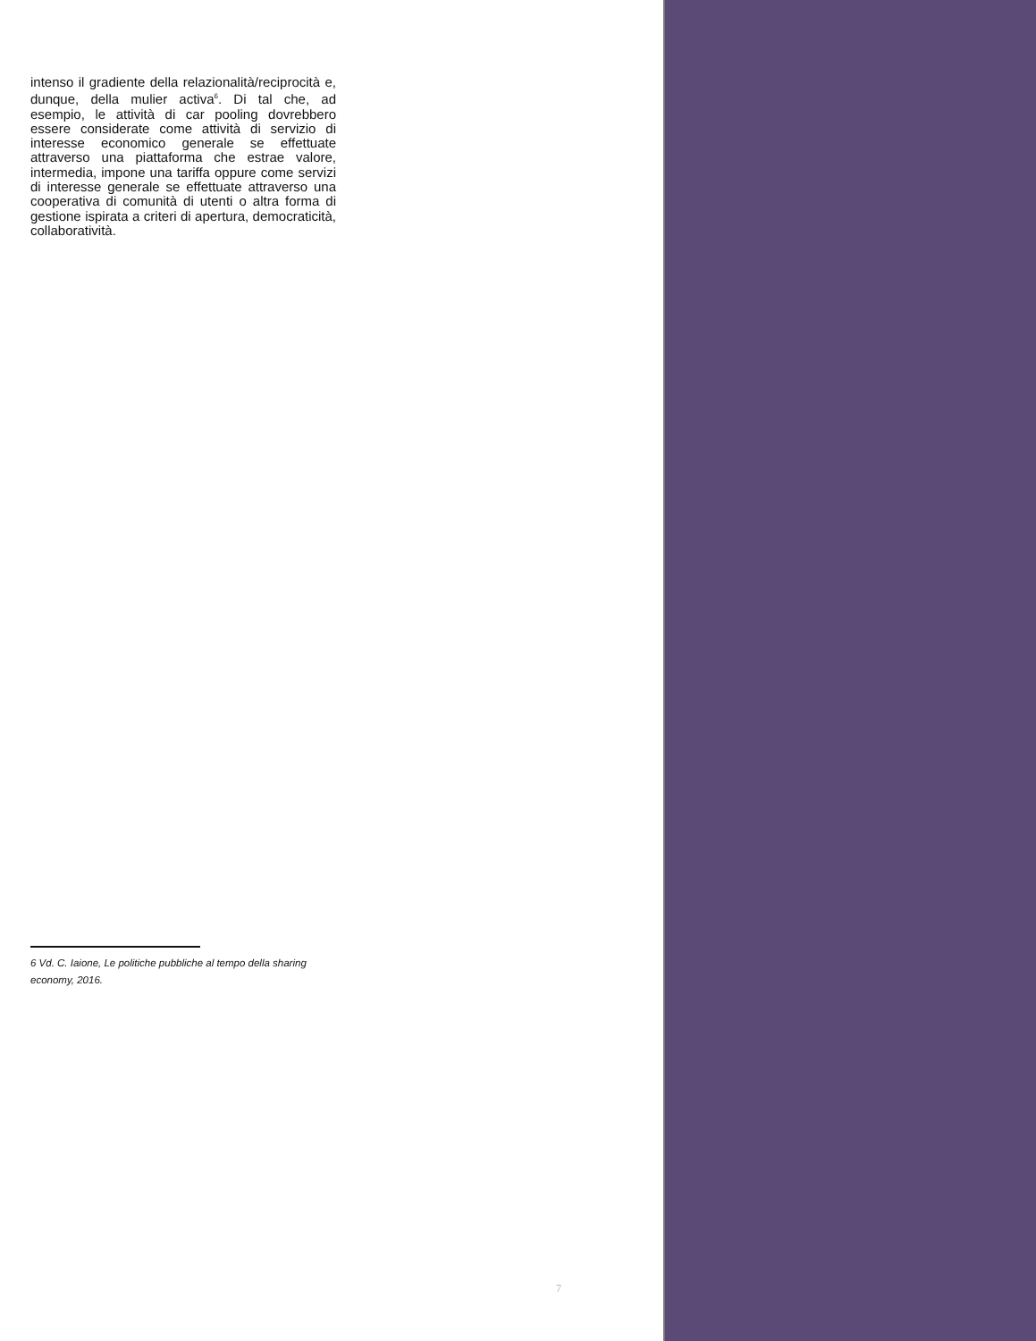intenso il gradiente della relazionalità/reciprocità e, dunque, della mulier activa<sup>6</sup>. Di tal che, ad esempio, le attività di car pooling dovrebbero essere considerate come attività di servizio di interesse economico generale se effettuate attraverso una piattaforma che estrae valore, intermedia, impone una tariffa oppure come servizi di interesse generale se effettuate attraverso una cooperativa di comunità di utenti o altra forma di gestione ispirata a criteri di apertura, democraticità, collaboratività.
6 Vd. C. Iaione, Le politiche pubbliche al tempo della sharing economy, 2016.
7